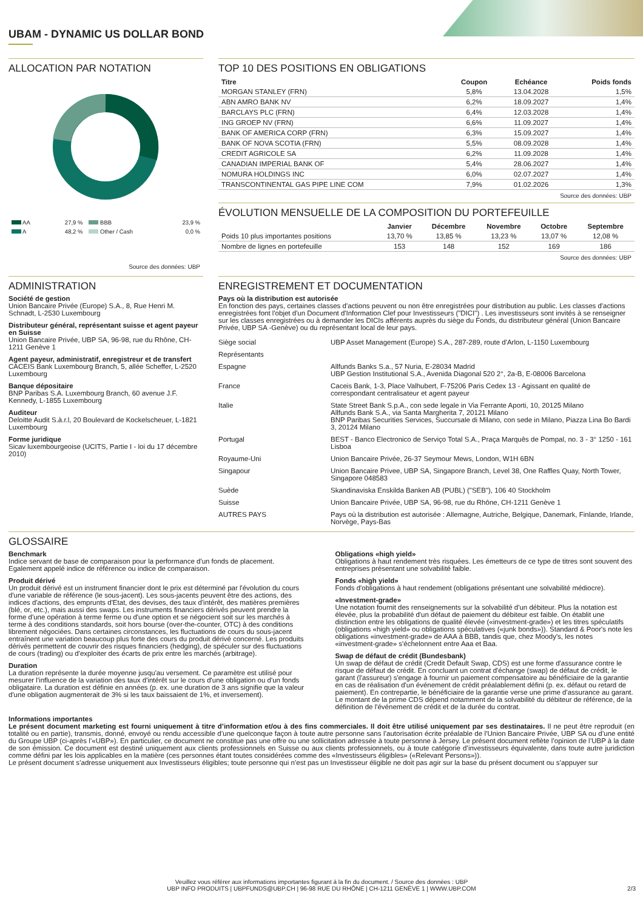UBAM - DYNAMIC US DOLLAR BOND
ALLOCATION PAR NOTATION
| AA | 27,9 % | BBB | 23,9 % |
| A | 48,2 % | Other / Cash | 0,0 % |
Source des données: UBP
TOP 10 DES POSITIONS EN OBLIGATIONS
| Titre | Coupon | Echéance | Poids fonds |
| --- | --- | --- | --- |
| MORGAN STANLEY (FRN) | 5,8% | 13.04.2028 | 1,5% |
| ABN AMRO BANK NV | 6,2% | 18.09.2027 | 1,4% |
| BARCLAYS PLC (FRN) | 6,4% | 12.03.2028 | 1,4% |
| ING GROEP NV (FRN) | 6,6% | 11.09.2027 | 1,4% |
| BANK OF AMERICA CORP (FRN) | 6,3% | 15.09.2027 | 1,4% |
| BANK OF NOVA SCOTIA (FRN) | 5,5% | 08.09.2028 | 1,4% |
| CREDIT AGRICOLE SA | 6,2% | 11.09.2028 | 1,4% |
| CANADIAN IMPERIAL BANK OF | 5,4% | 28.06.2027 | 1,4% |
| NOMURA HOLDINGS INC | 6,0% | 02.07.2027 | 1,4% |
| TRANSCONTINENTAL GAS PIPE LINE COM | 7,9% | 01.02.2026 | 1,3% |
Source des données: UBP
ÉVOLUTION MENSUELLE DE LA COMPOSITION DU PORTEFEUILLE
| | Janvier | Décembre | Novembre | Octobre | Septembre |
| --- | --- | --- | --- | --- | --- |
| Poids 10 plus importantes positions | 13,70 % | 13,85 % | 13,23 % | 13,07 % | 12,08 % |
| Nombre de lignes en portefeuille | 153 | 148 | 152 | 169 | 186 |
Source des données: UBP
ADMINISTRATION
Société de gestion
Union Bancaire Privée (Europe) S.A., 8, Rue Henri M. Schnadt, L-2530 Luxembourg
Distributeur général, représentant suisse et agent payeur en Suisse
Union Bancaire Privée, UBP SA, 96-98, rue du Rhône, CH-1211 Genève 1
Agent payeur, administratif, enregistreur et de transfert
CACEIS Bank Luxembourg Branch, 5, allée Scheffer, L-2520 Luxembourg
Banque dépositaire
BNP Paribas S.A. Luxembourg Branch, 60 avenue J.F. Kennedy, L-1855 Luxembourg
Auditeur
Deloitte Audit S.à.r.l, 20 Boulevard de Kockelscheuer, L-1821 Luxembourg
Forme juridique
Sicav luxembourgeoise (UCITS, Partie I - loi du 17 décembre 2010)
ENREGISTREMENT ET DOCUMENTATION
Pays où la distribution est autorisée
En fonction des pays, certaines classes d'actions peuvent ou non être enregistrées pour distribution au public. Les classes d'actions enregistrées font l'objet d'un Document d'Information Clef pour Investisseurs ("DICI") . Les investisseurs sont invités à se renseigner sur les classes enregistrées ou à demander les DICIs afférents auprès du siège du Fonds, du distributeur général (Union Bancaire Privée, UBP SA -Genève) ou du représentant local de leur pays.
| Siège social | UBP Asset Management (Europe) S.A., 287-289, route d'Arlon, L-1150 Luxembourg |
| Représentants | |
| Espagne | Allfunds Banks S.a., 57 Nuria, E-28034 Madrid UBP Gestion Institutional S.A., Avenida Diagonal 520 2°, 2a-B, E-08006 Barcelona |
| France | Caceis Bank, 1-3, Place Valhubert, F-75206 Paris Cedex 13 - Agissant en qualité de correspondant centralisateur et agent payeur |
| Italie | State Street Bank S.p.A., con sede legale in Via Ferrante Aporti, 10, 20125 Milano Allfunds Bank S.A., via Santa Margherita 7, 20121 Milano BNP Paribas Securities Services, Succursale di Milano, con sede in Milano, Piazza Lina Bo Bardi 3, 20124 Milano |
| Portugal | BEST - Banco Electronico de Serviço Total S.A., Praça Marquês de Pompal, no. 3 - 3° 1250 - 161 Lisboa |
| Royaume-Uni | Union Bancaire Privée, 26-37 Seymour Mews, London, W1H 6BN |
| Singapour | Union Bancaire Privee, UBP SA, Singapore Branch, Level 38, One Raffles Quay, North Tower, Singapore 048583 |
| Suède | Skandinaviska Enskilda Banken AB (PUBL) ("SEB"), 106 40 Stockholm |
| Suisse | Union Bancaire Privée, UBP SA, 96-98, rue du Rhône, CH-1211 Genève 1 |
| AUTRES PAYS | Pays où la distribution est autorisée : Allemagne, Autriche, Belgique, Danemark, Finlande, Irlande, Norvège, Pays-Bas |
GLOSSAIRE
Benchmark
Indice servant de base de comparaison pour la performance d'un fonds de placement. Egalement appelé indice de référence ou indice de comparaison.
Produit dérivé
Un produit dérivé est un instrument financier dont le prix est déterminé par l'évolution du cours d'une variable de référence (le sous-jacent). Les sous-jacents peuvent être des actions, des indices d'actions, des emprunts d'Etat, des devises, des taux d'intérêt, des matières premières (blé, or, etc.), mais aussi des swaps. Les instruments financiers dérivés peuvent prendre la forme d'une opération à terme ferme ou d'une option et se négocient soit sur les marchés à terme à des conditions standards, soit hors bourse (over-the-counter, OTC) à des conditions librement négociées. Dans certaines circonstances, les fluctuations de cours du sous-jacent entraînent une variation beaucoup plus forte des cours du produit dérivé concerné. Les produits dérivés permettent de couvrir des risques financiers (hedging), de spéculer sur des fluctuations de cours (trading) ou d'exploiter des écarts de prix entre les marchés (arbitrage).
Duration
La duration représente la durée moyenne jusqu'au versement. Ce paramètre est utilisé pour mesurer l'influence de la variation des taux d'intérêt sur le cours d'une obligation ou d'un fonds obligataire. La duration est définie en années (p. ex. une duration de 3 ans signifie que la valeur d'une obligation augmenterait de 3% si les taux baissaient de 1%, et inversement).
Obligations «high yield»
Obligations à haut rendement très risquées. Les émetteurs de ce type de titres sont souvent des entreprises présentant une solvabilité faible.
Fonds «high yield»
Fonds d'obligations à haut rendement (obligations présentant une solvabilité médiocre).
«Investment-grade»
Une notation fournit des renseignements sur la solvabilité d'un débiteur. Plus la notation est élevée, plus la probabilité d'un défaut de paiement du débiteur est faible. On établit une distinction entre les obligations de qualité élevée («investment-grade») et les titres spéculatifs (obligations «high yield» ou obligations spéculatives («junk bonds»)). Standard & Poor's note les obligations «investment-grade» de AAA à BBB, tandis que, chez Moody's, les notes «investment-grade» s'échelonnent entre Aaa et Baa.
Swap de défaut de crédit (Bundesbank)
Un swap de défaut de crédit (Credit Default Swap, CDS) est une forme d'assurance contre le risque de défaut de crédit. En concluant un contrat d'échange (swap) de défaut de crédit, le garant (l'assureur) s'engage à fournir un paiement compensatoire au bénéficiaire de la garantie en cas de réalisation d'un événement de crédit préalablement défini (p. ex. défaut ou retard de paiement). En contrepartie, le bénéficiaire de la garantie verse une prime d'assurance au garant. Le montant de la prime CDS dépend notamment de la solvabilité du débiteur de référence, de la définition de l'événement de crédit et de la durée du contrat.
Informations importantes
Le présent document marketing est fourni uniquement à titre d’information et/ou à des fins commerciales. Il doit être utilisé uniquement par ses destinataires. Il ne peut être reproduit (en totalité ou en partie), transmis, donné, envoyé ou rendu accessible d’une quelconque façon à toute autre personne sans l’autorisation écrite préalable de l’Union Bancaire Privée, UBP SA ou d’une entité du Groupe UBP (ci-après l’«UBP»). En particulier, ce document ne constitue pas une offre ou une sollicitation adressée à toute personne à Jersey. Le présent document reflète l’opinion de l’UBP à la date de son émission. Ce document est destiné uniquement aux clients professionnels en Suisse ou aux clients professionnels, ou à toute catégorie d’investisseurs équivalente, dans toute autre juridiction comme défini par les lois applicables en la matière (ces personnes étant toutes considérées comme des «Investisseurs éligibles» («Relevant Persons»)).
Le présent document s’adresse uniquement aux Investisseurs éligibles; toute personne qui n’est pas un Investisseur éligible ne doit pas agir sur la base du présent document ou s’appuyer sur
Veuillez vous référer aux informations importantes figurant à la fin du document. / Source des données : UBP
UBP INFO PRODUITS | UBPFUNDS@UBP.CH | 96-98 RUE DU RHÔNE | CH-1211 GENÈVE 1 | WWW.UBP.COM 2/3